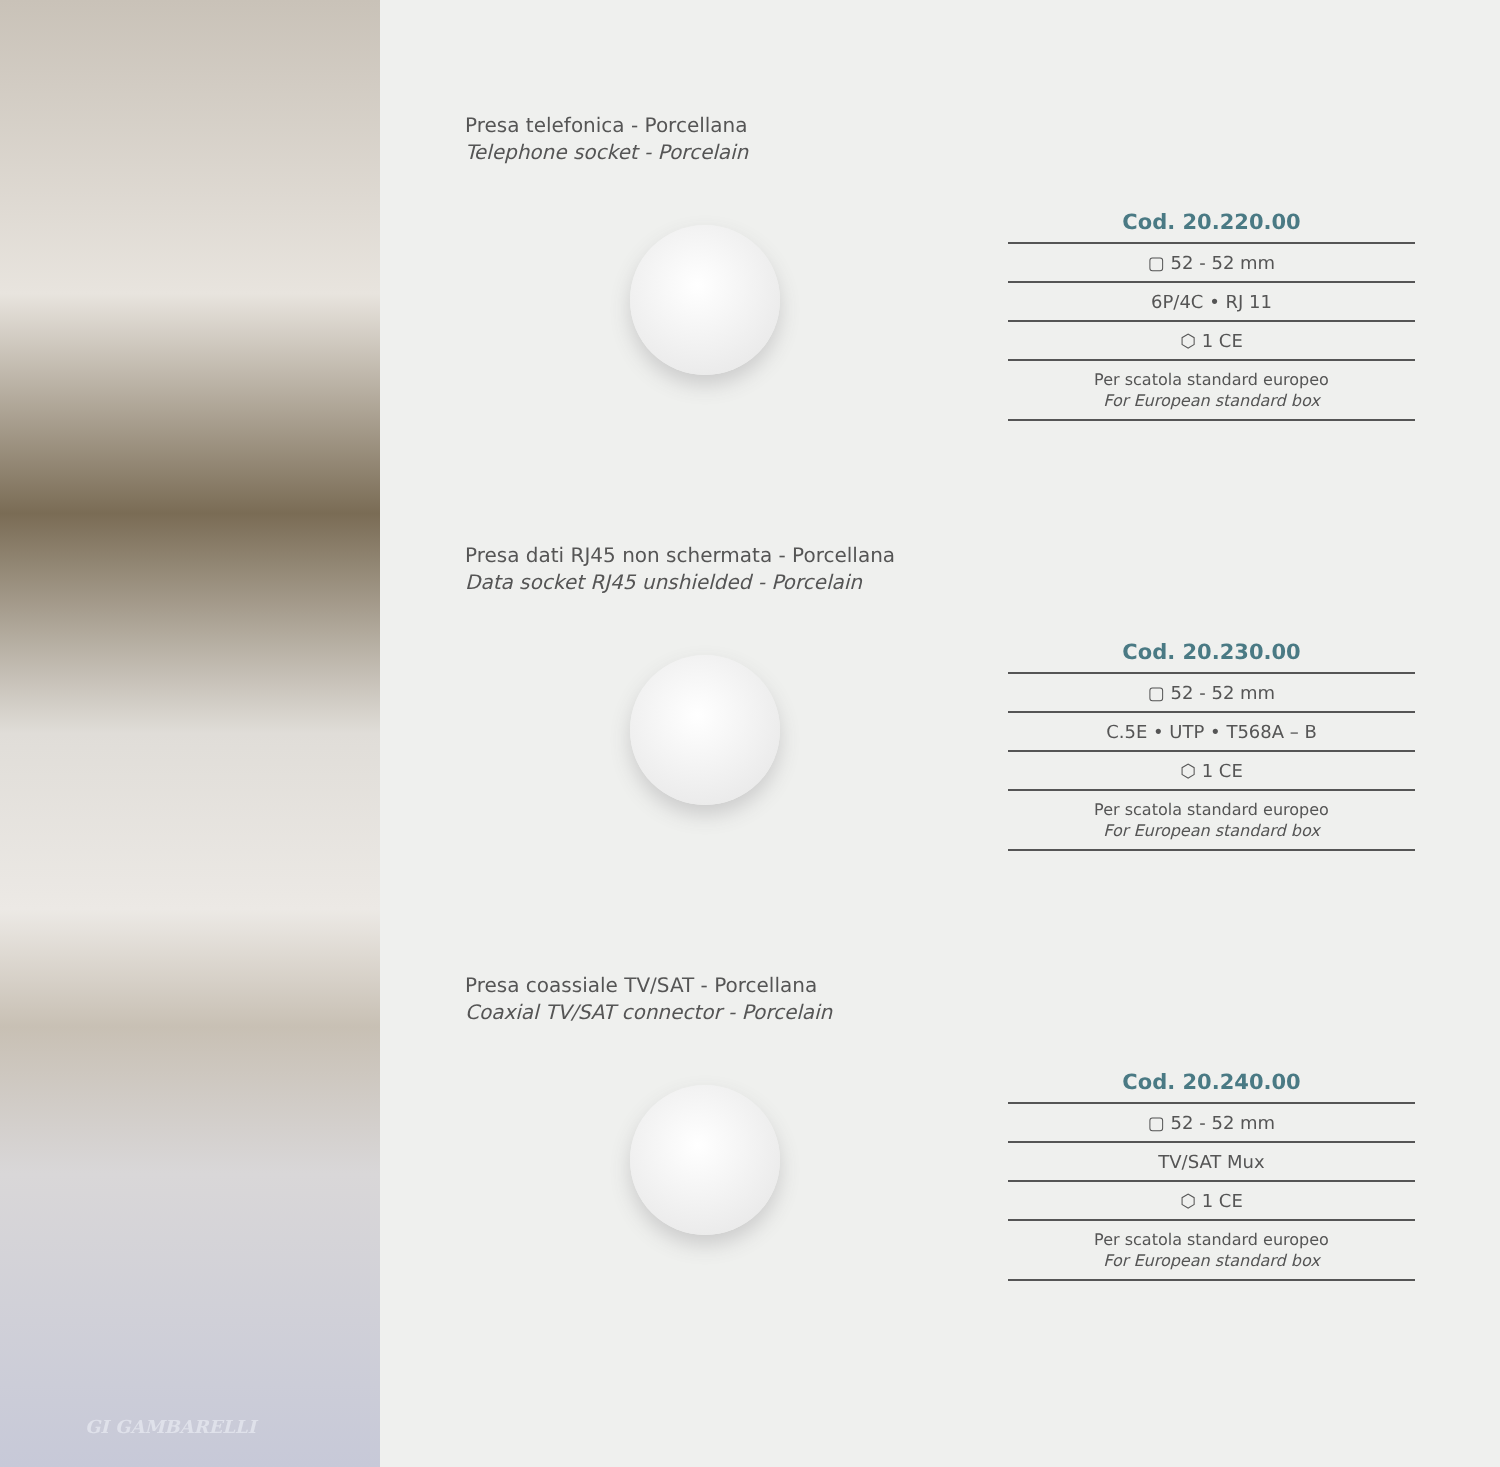GI GAMBARELLI
Presa telefonica - Porcellana
Telephone socket - Porcelain
Cod. 20.220.00
▢ 52 - 52 mm
6P/4C • RJ 11
⬡ 1 CE
Per scatola standard europeo
For European standard box
Presa dati RJ45 non schermata - Porcellana
Data socket RJ45 unshielded - Porcelain
Cod. 20.230.00
▢ 52 - 52 mm
C.5E • UTP • T568A – B
⬡ 1 CE
Per scatola standard europeo
For European standard box
Presa coassiale TV/SAT - Porcellana
Coaxial TV/SAT connector - Porcelain
Cod. 20.240.00
▢ 52 - 52 mm
TV/SAT Mux
⬡ 1 CE
Per scatola standard europeo
For European standard box